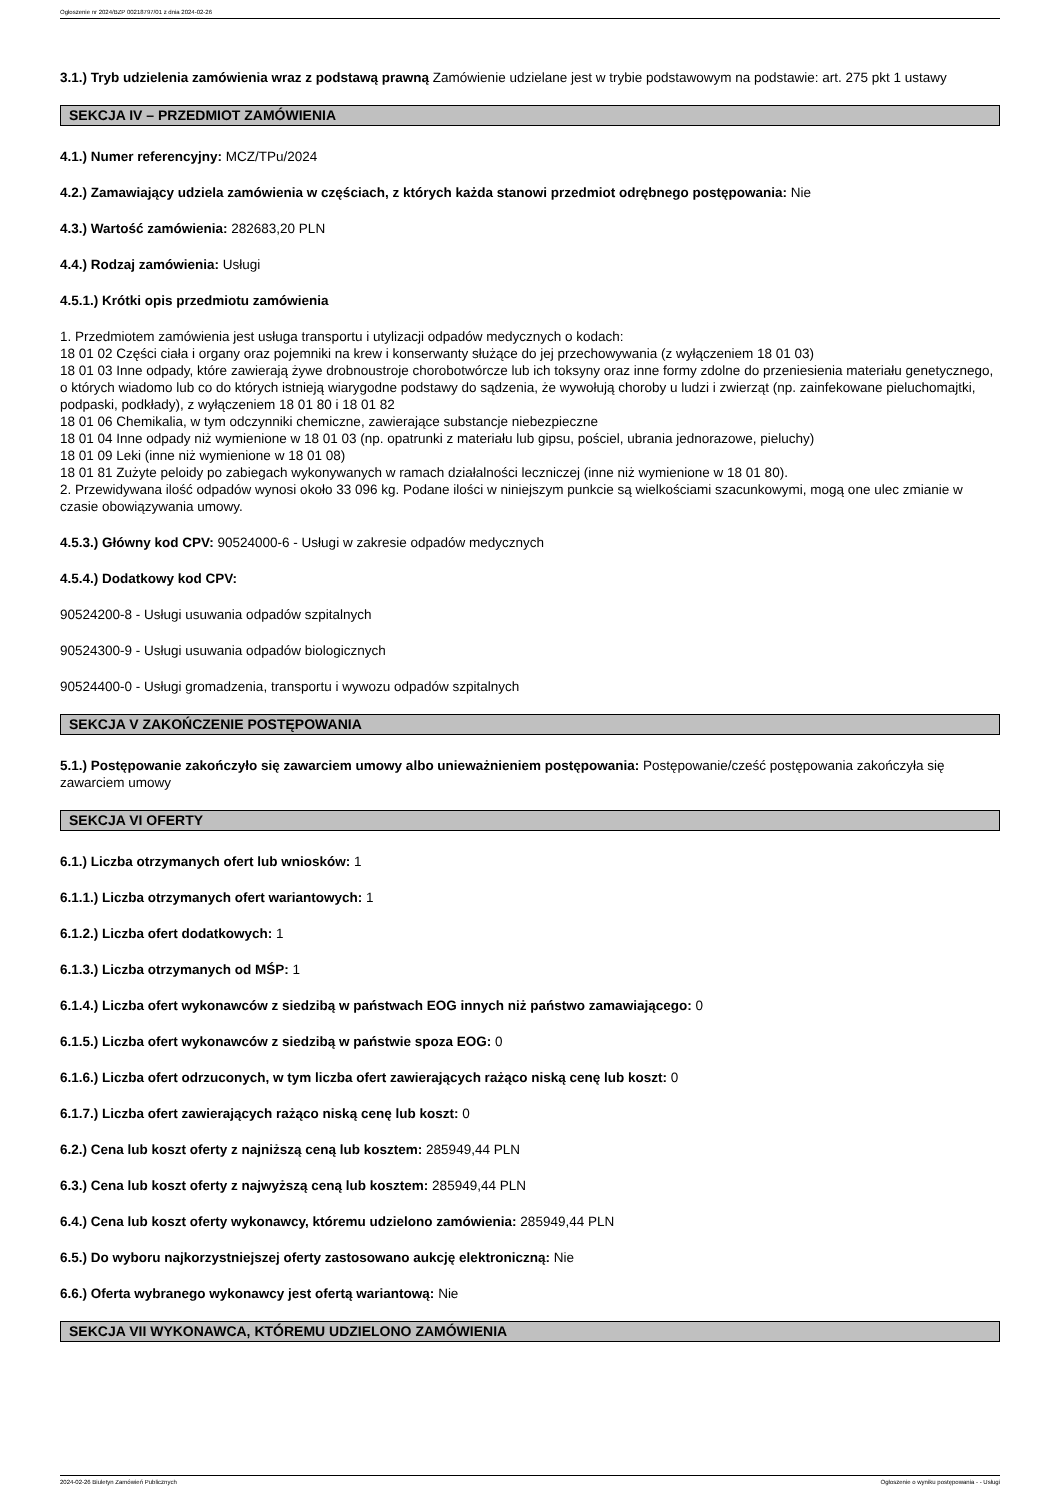Ogłoszenie nr 2024/BZP 00218797/01 z dnia 2024-02-26
3.1.) Tryb udzielenia zamówienia wraz z podstawą prawną Zamówienie udzielane jest w trybie podstawowym na podstawie: art. 275 pkt 1 ustawy
SEKCJA IV – PRZEDMIOT ZAMÓWIENIA
4.1.) Numer referencyjny: MCZ/TPu/2024
4.2.) Zamawiający udziela zamówienia w częściach, z których każda stanowi przedmiot odrębnego postępowania: Nie
4.3.) Wartość zamówienia: 282683,20 PLN
4.4.) Rodzaj zamówienia: Usługi
4.5.1.) Krótki opis przedmiotu zamówienia
1. Przedmiotem zamówienia jest usługa transportu i utylizacji odpadów medycznych o kodach:
18 01 02 Części ciała i organy oraz pojemniki na krew i konserwanty służące do jej przechowywania (z wyłączeniem 18 01 03)
18 01 03 Inne odpady, które zawierają żywe drobnoustroje chorobotwórcze lub ich toksyny oraz inne formy zdolne do przeniesienia materiału genetycznego, o których wiadomo lub co do których istnieją wiarygodne podstawy do sądzenia, że wywołują choroby u ludzi i zwierząt (np. zainfekowane pieluchomajtki, podpaski, podkłady), z wyłączeniem 18 01 80 i 18 01 82
18 01 06 Chemikalia, w tym odczynniki chemiczne, zawierające substancje niebezpieczne
18 01 04 Inne odpady niż wymienione w 18 01 03 (np. opatrunki z materiału lub gipsu, pościel, ubrania jednorazowe, pieluchy)
18 01 09 Leki (inne niż wymienione w 18 01 08)
18 01 81 Zużyte peloidy po zabiegach wykonywanych w ramach działalności leczniczej (inne niż wymienione w 18 01 80).
2. Przewidywana ilość odpadów wynosi około 33 096 kg. Podane ilości w niniejszym punkcie są wielkościami szacunkowymi, mogą one ulec zmianie w czasie obowiązywania umowy.
4.5.3.) Główny kod CPV: 90524000-6 - Usługi w zakresie odpadów medycznych
4.5.4.) Dodatkowy kod CPV:
90524200-8 - Usługi usuwania odpadów szpitalnych
90524300-9 - Usługi usuwania odpadów biologicznych
90524400-0 - Usługi gromadzenia, transportu i wywozu odpadów szpitalnych
SEKCJA V ZAKOŃCZENIE POSTĘPOWANIA
5.1.) Postępowanie zakończyło się zawarciem umowy albo unieważnieniem postępowania: Postępowanie/cześć postępowania zakończyła się zawarciem umowy
SEKCJA VI OFERTY
6.1.) Liczba otrzymanych ofert lub wniosków: 1
6.1.1.) Liczba otrzymanych ofert wariantowych: 1
6.1.2.) Liczba ofert dodatkowych: 1
6.1.3.) Liczba otrzymanych od MŚP: 1
6.1.4.) Liczba ofert wykonawców z siedzibą w państwach EOG innych niż państwo zamawiającego: 0
6.1.5.) Liczba ofert wykonawców z siedzibą w państwie spoza EOG: 0
6.1.6.) Liczba ofert odrzuconych, w tym liczba ofert zawierających rażąco niską cenę lub koszt: 0
6.1.7.) Liczba ofert zawierających rażąco niską cenę lub koszt: 0
6.2.) Cena lub koszt oferty z najniższą ceną lub kosztem: 285949,44 PLN
6.3.) Cena lub koszt oferty z najwyższą ceną lub kosztem: 285949,44 PLN
6.4.) Cena lub koszt oferty wykonawcy, któremu udzielono zamówienia: 285949,44 PLN
6.5.) Do wyboru najkorzystniejszej oferty zastosowano aukcję elektroniczną: Nie
6.6.) Oferta wybranego wykonawcy jest ofertą wariantową: Nie
SEKCJA VII WYKONAWCA, KTÓREMU UDZIELONO ZAMÓWIENIA
2024-02-26 Biuletyn Zamówień Publicznych Ogłoszenie o wyniku postępowania - - Usługi